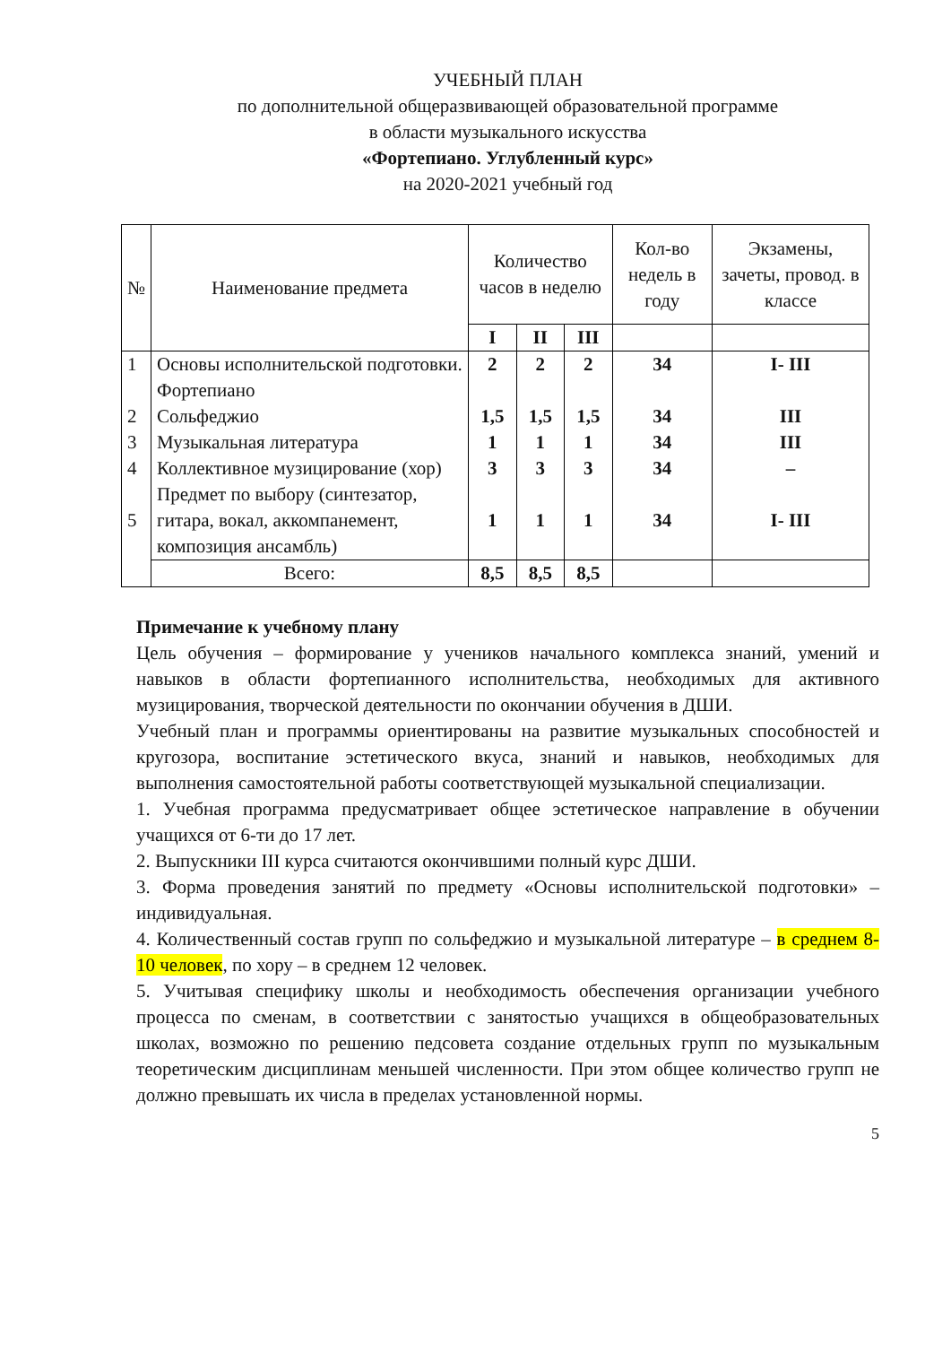УЧЕБНЫЙ ПЛАН
по дополнительной общеразвивающей образовательной программе
в области музыкального искусства
«Фортепиано. Углубленный курс»
на 2020-2021 учебный год
| № | Наименование предмета | Количество часов в неделю | | | Кол-во недель в году | Экзамены, зачеты, провод. в классе |
| --- | --- | --- | --- | --- | --- | --- |
| | | I | II | III | | |
| 1 2 3 4 5 | Основы исполнительской подготовки. Фортепиано Сольфеджио Музыкальная литература Коллективное музицирование (хор) Предмет по выбору (синтезатор, гитара, вокал, аккомпанемент, композиция ансамбль) | 2 1,5 1 3 1 | 2 1,5 1 3 1 | 2 1,5 1 3 1 | 34 34 34 34 34 | I- III III III – I- III |
| | Всего: | 8,5 | 8,5 | 8,5 | | |
Примечание к учебному плану
Цель обучения – формирование у учеников начального комплекса знаний, умений и навыков в области фортепианного исполнительства, необходимых для активного музицирования, творческой деятельности по окончании обучения в ДШИ.
Учебный план и программы ориентированы на развитие музыкальных способностей и кругозора, воспитание эстетического вкуса, знаний и навыков, необходимых для выполнения самостоятельной работы соответствующей музыкальной специализации.
1. Учебная программа предусматривает общее эстетическое направление в обучении учащихся от 6-ти до 17 лет.
2. Выпускники III курса считаются окончившими полный курс ДШИ.
3. Форма проведения занятий по предмету «Основы исполнительской подготовки» – индивидуальная.
4. Количественный состав групп по сольфеджио и музыкальной литературе – в среднем 8-10 человек, по хору – в среднем 12 человек.
5. Учитывая специфику школы и необходимость обеспечения организации учебного процесса по сменам, в соответствии с занятостью учащихся в общеобразовательных школах, возможно по решению педсовета создание отдельных групп по музыкальным теоретическим дисциплинам меньшей численности. При этом общее количество групп не должно превышать их числа в пределах установленной нормы.
5